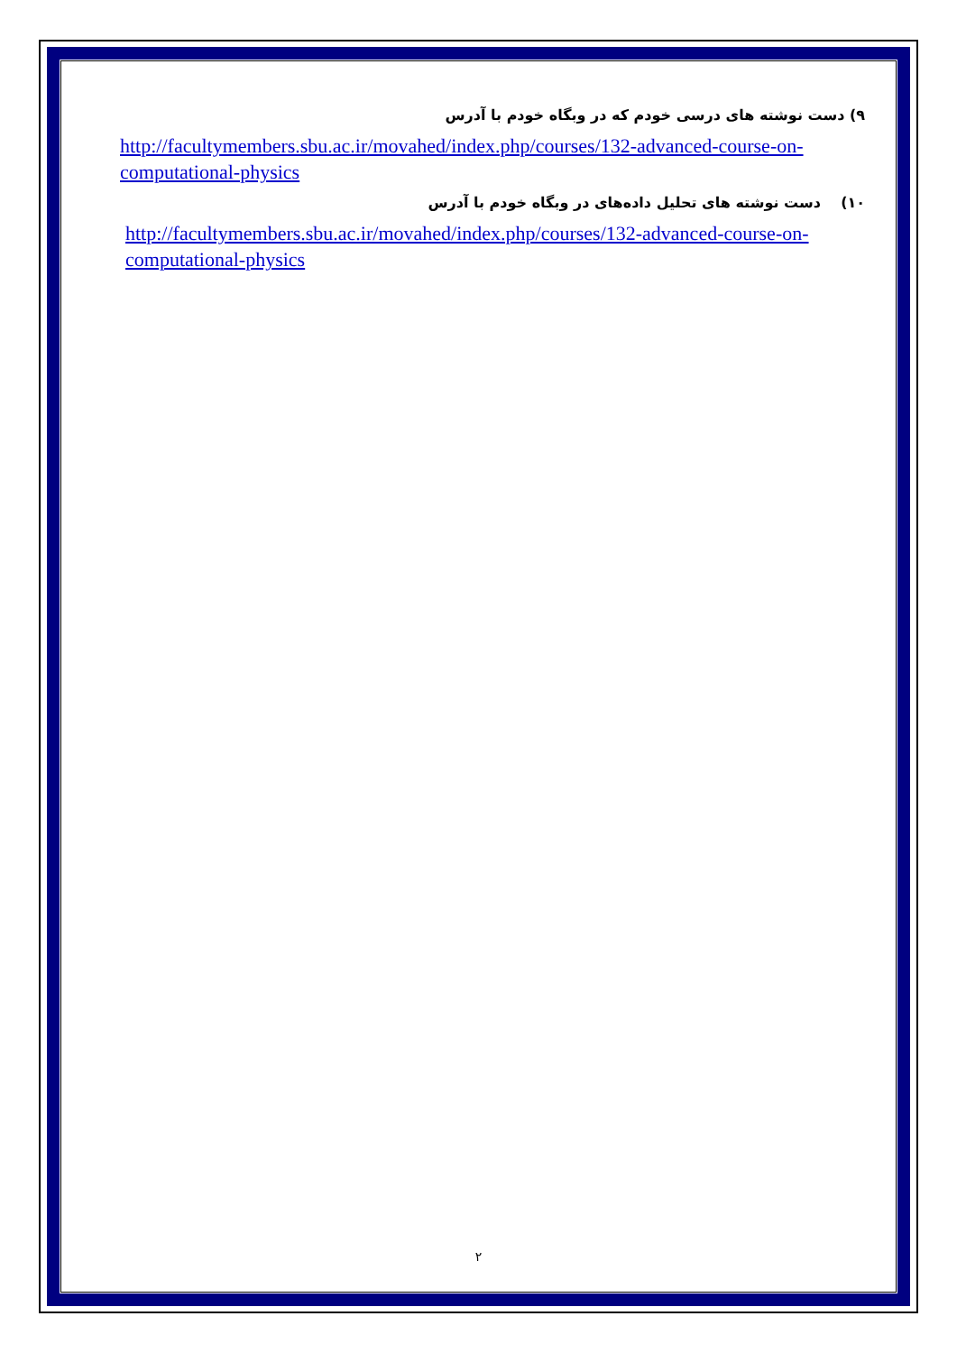۹) دست نوشته های درسی خودم که در وبگاه خودم با آدرس
http://facultymembers.sbu.ac.ir/movahed/index.php/courses/132-advanced-course-on-computational-physics
۱۰) دست نوشته های تحلیل داده‌های در وبگاه خودم با آدرس
http://facultymembers.sbu.ac.ir/movahed/index.php/courses/132-advanced-course-on-computational-physics
۲